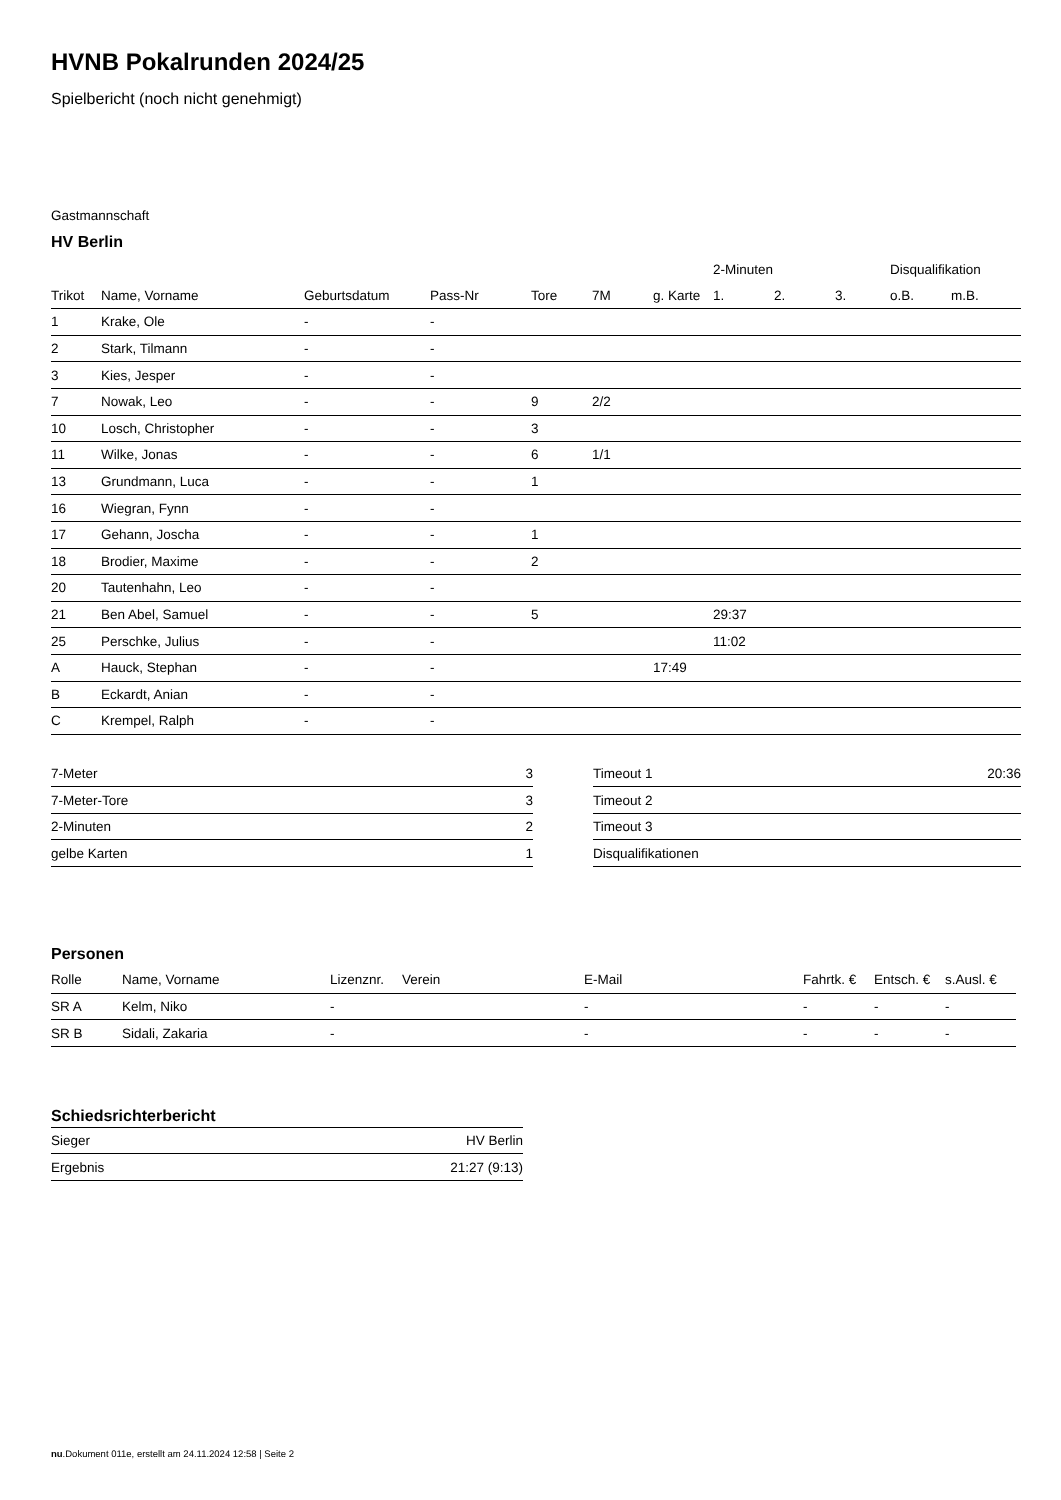HVNB Pokalrunden 2024/25
Spielbericht (noch nicht genehmigt)
Gastmannschaft
HV Berlin
| | | | | | | | 2-Minuten | | | Disqualifikation | |
| --- | --- | --- | --- | --- | --- | --- | --- | --- | --- | --- | --- |
| Trikot | Name, Vorname | Geburtsdatum | Pass-Nr | Tore | 7M | g. Karte | 1. | 2. | 3. | o.B. | m.B. |
| 1 | Krake, Ole | - | - | | | | | | | | |
| 2 | Stark, Tilmann | - | - | | | | | | | | |
| 3 | Kies, Jesper | - | - | | | | | | | | |
| 7 | Nowak, Leo | - | - | 9 | 2/2 | | | | | | |
| 10 | Losch, Christopher | - | - | 3 | | | | | | | |
| 11 | Wilke, Jonas | - | - | 6 | 1/1 | | | | | | |
| 13 | Grundmann, Luca | - | - | 1 | | | | | | | |
| 16 | Wiegran, Fynn | - | - | | | | | | | | |
| 17 | Gehann, Joscha | - | - | 1 | | | | | | | |
| 18 | Brodier, Maxime | - | - | 2 | | | | | | | |
| 20 | Tautenhahn, Leo | - | - | | | | | | | | |
| 21 | Ben Abel, Samuel | - | - | 5 | | | 29:37 | | | | |
| 25 | Perschke, Julius | - | - | | | | 11:02 | | | | |
| A | Hauck, Stephan | - | - | | | 17:49 | | | | | |
| B | Eckardt, Anian | - | - | | | | | | | | |
| C | Krempel, Ralph | - | - | | | | | | | | |
| 7-Meter | 3 |
| 7-Meter-Tore | 3 |
| 2-Minuten | 2 |
| gelbe Karten | 1 |
| Timeout 1 | 20:36 |
| Timeout 2 | |
| Timeout 3 | |
| Disqualifikationen | |
Personen
| Rolle | Name, Vorname | Lizenznr. | Verein | E-Mail | Fahrtk. € | Entsch. € | s.Ausl. € |
| --- | --- | --- | --- | --- | --- | --- | --- |
| SR A | Kelm, Niko | - | | - | - | - | - |
| SR B | Sidali, Zakaria | - | | - | - | - | - |
Schiedsrichterbericht
| Sieger | HV Berlin |
| Ergebnis | 21:27 (9:13) |
nu.Dokument 011e, erstellt am 24.11.2024 12:58 | Seite 2